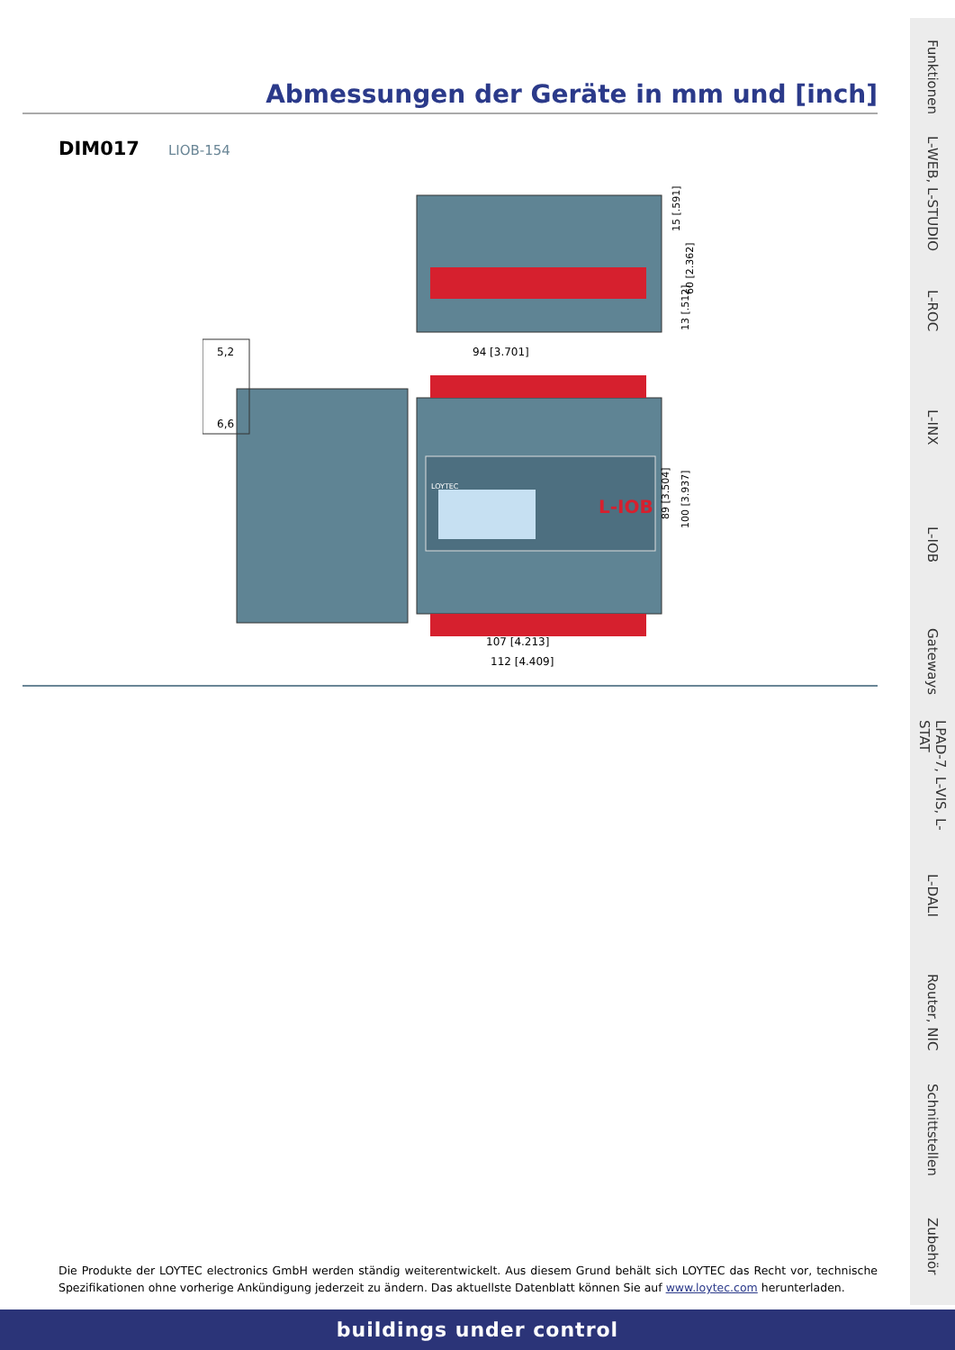Abmessungen der Geräte in mm und [inch]
DIM017 LIOB-154
L-IOB
LOYTEC
94 [3.701]
107 [4.213]
112 [4.409]
15 [.591]
60 [2.362]
13 [.512]
89 [3.504]
100 [3.937]
5,2
6,6
Die Produkte der LOYTEC electronics GmbH werden ständig weiterentwickelt. Aus diesem Grund behält sich LOYTEC das Recht vor, technische Spezifikationen ohne vorherige Ankündigung jederzeit zu ändern. Das aktuellste Datenblatt können Sie auf www.loytec.com herunterladen.
buildings under control
Funktionen
L-WEB, L-STUDIO
L-ROC
L-INX
L-IOB
Gateways
LPAD-7, L-VIS, L-STAT
L-DALI
Router, NIC
Schnittstellen
Zubehör